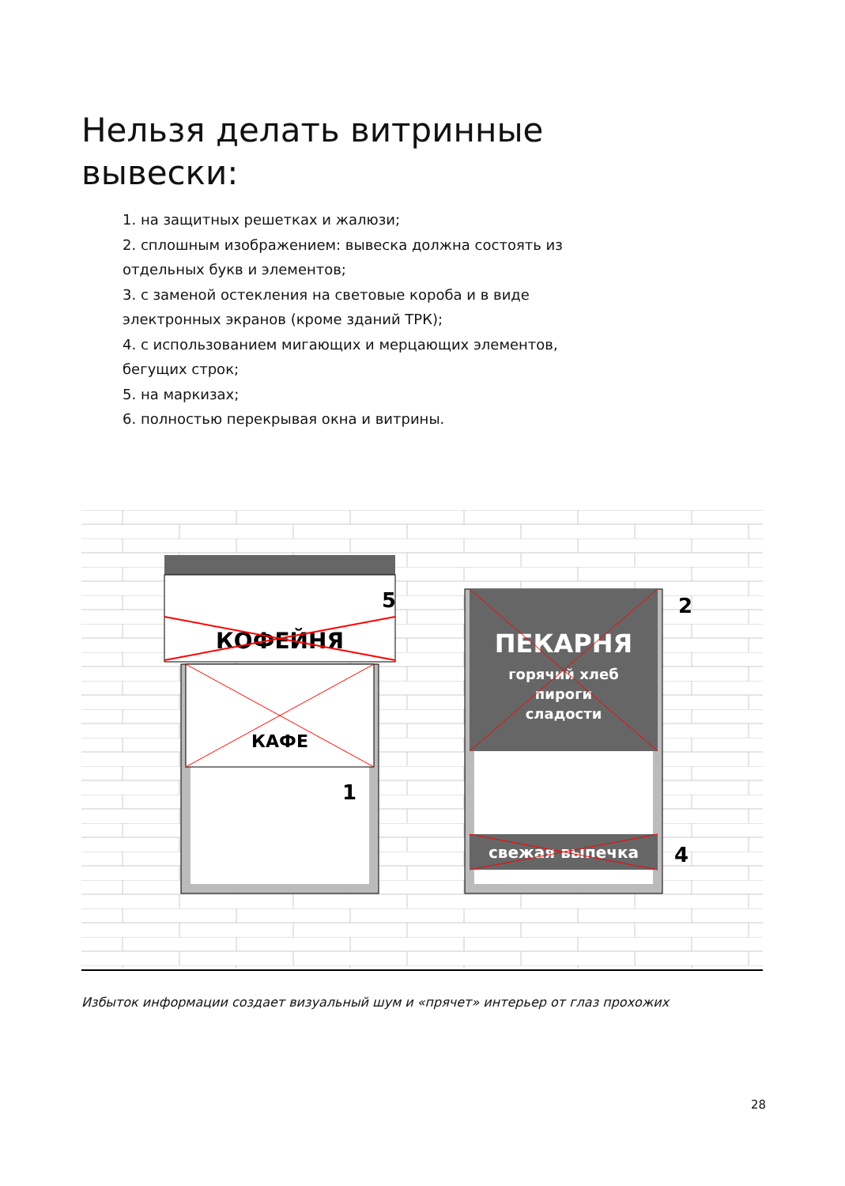Нельзя делать витринные вывески:
1. на защитных решетках и жалюзи;
2. сплошным изображением: вывеска должна состоять из отдельных букв и элементов;
3. с заменой остекления на световые короба и в виде электронных экранов (кроме зданий ТРК);
4. с использованием мигающих и мерцающих элементов, бегущих строк;
5. на маркизах;
6. полностью перекрывая окна и витрины.
КАФЕ
5
КОФЕЙНЯ
1
ПЕКАРНЯ
горячий хлеб
пироги
сладости
2
свежая выпечка
4
Избыток информации создает визуальный шум и «прячет» интерьер от глаз прохожих
28